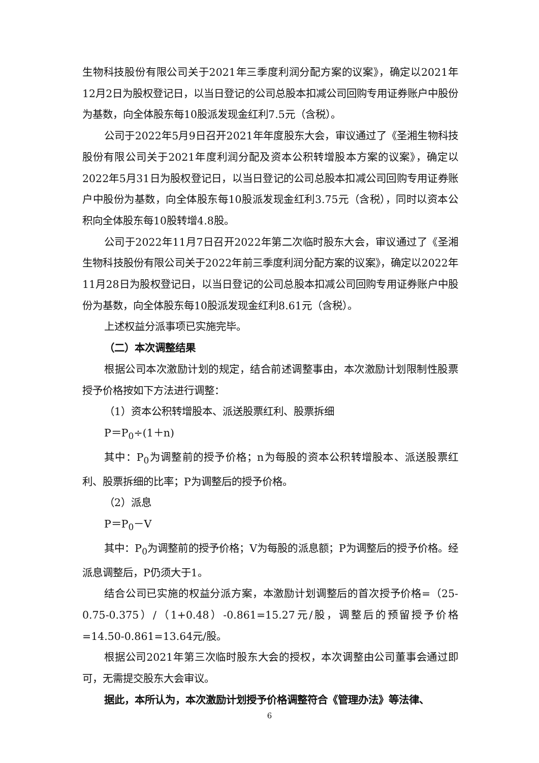生物科技股份有限公司关于2021年三季度利润分配方案的议案》，确定以2021年12月2日为股权登记日，以当日登记的公司总股本扣减公司回购专用证券账户中股份为基数，向全体股东每10股派发现金红利7.5元（含税）。
公司于2022年5月9日召开2021年年度股东大会，审议通过了《圣湘生物科技股份有限公司关于2021年度利润分配及资本公积转增股本方案的议案》，确定以2022年5月31日为股权登记日，以当日登记的公司总股本扣减公司回购专用证券账户中股份为基数，向全体股东每10股派发现金红利3.75元（含税），同时以资本公积向全体股东每10股转增4.8股。
公司于2022年11月7日召开2022年第二次临时股东大会，审议通过了《圣湘生物科技股份有限公司关于2022年前三季度利润分配方案的议案》，确定以2022年11月28日为股权登记日，以当日登记的公司总股本扣减公司回购专用证券账户中股份为基数，向全体股东每10股派发现金红利8.61元（含税）。
上述权益分派事项已实施完毕。
（二）本次调整结果
根据公司本次激励计划的规定，结合前述调整事由，本次激励计划限制性股票授予价格按如下方法进行调整：
（1）资本公积转增股本、派送股票红利、股票拆细
P＝P<sub>0</sub>÷(1＋n)
其中：P<sub>0</sub>为调整前的授予价格；n为每股的资本公积转增股本、派送股票红利、股票拆细的比率；P为调整后的授予价格。
（2）派息
P＝P<sub>0</sub>－V
其中：P<sub>0</sub>为调整前的授予价格；V为每股的派息额；P为调整后的授予价格。经派息调整后，P仍须大于1。
结合公司已实施的权益分派方案，本激励计划调整后的首次授予价格=（25-0.75-0.375）/（1+0.48）-0.861=15.27元/股，调整后的预留授予价格=14.50-0.861=13.64元/股。
根据公司2021年第三次临时股东大会的授权，本次调整由公司董事会通过即可，无需提交股东大会审议。
据此，本所认为，本次激励计划授予价格调整符合《管理办法》等法律、
6